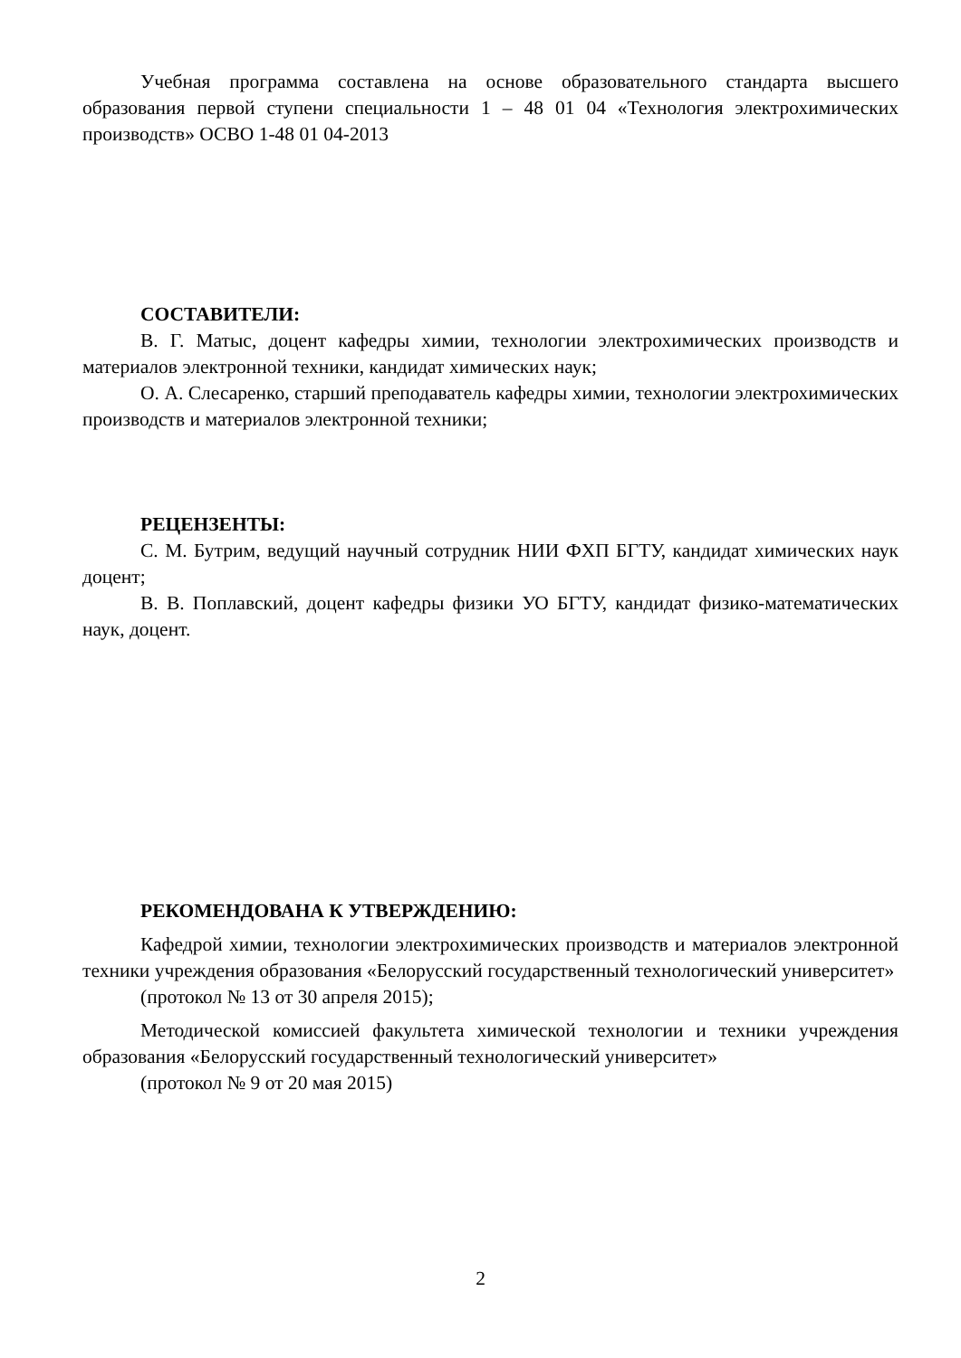Учебная программа составлена на основе образовательного стандарта высшего образования первой ступени специальности 1 – 48 01 04 «Технология электрохимических производств» ОСВО 1-48 01 04-2013
СОСТАВИТЕЛИ:
В. Г. Матыс, доцент кафедры химии, технологии электрохимических производств и материалов электронной техники, кандидат химических наук;
О. А. Слесаренко, старший преподаватель кафедры химии, технологии электрохимических производств и материалов электронной техники;
РЕЦЕНЗЕНТЫ:
С. М. Бутрим, ведущий научный сотрудник НИИ ФХП БГТУ, кандидат химических наук доцент;
В. В. Поплавский, доцент кафедры физики УО БГТУ, кандидат физико-математических наук, доцент.
РЕКОМЕНДОВАНА К УТВЕРЖДЕНИЮ:
Кафедрой химии, технологии электрохимических производств и материалов электронной техники учреждения образования «Белорусский государственный технологический университет»
(протокол № 13 от 30 апреля 2015);
Методической комиссией факультета химической технологии и техники учреждения образования «Белорусский государственный технологический университет»
(протокол № 9 от 20 мая 2015)
2